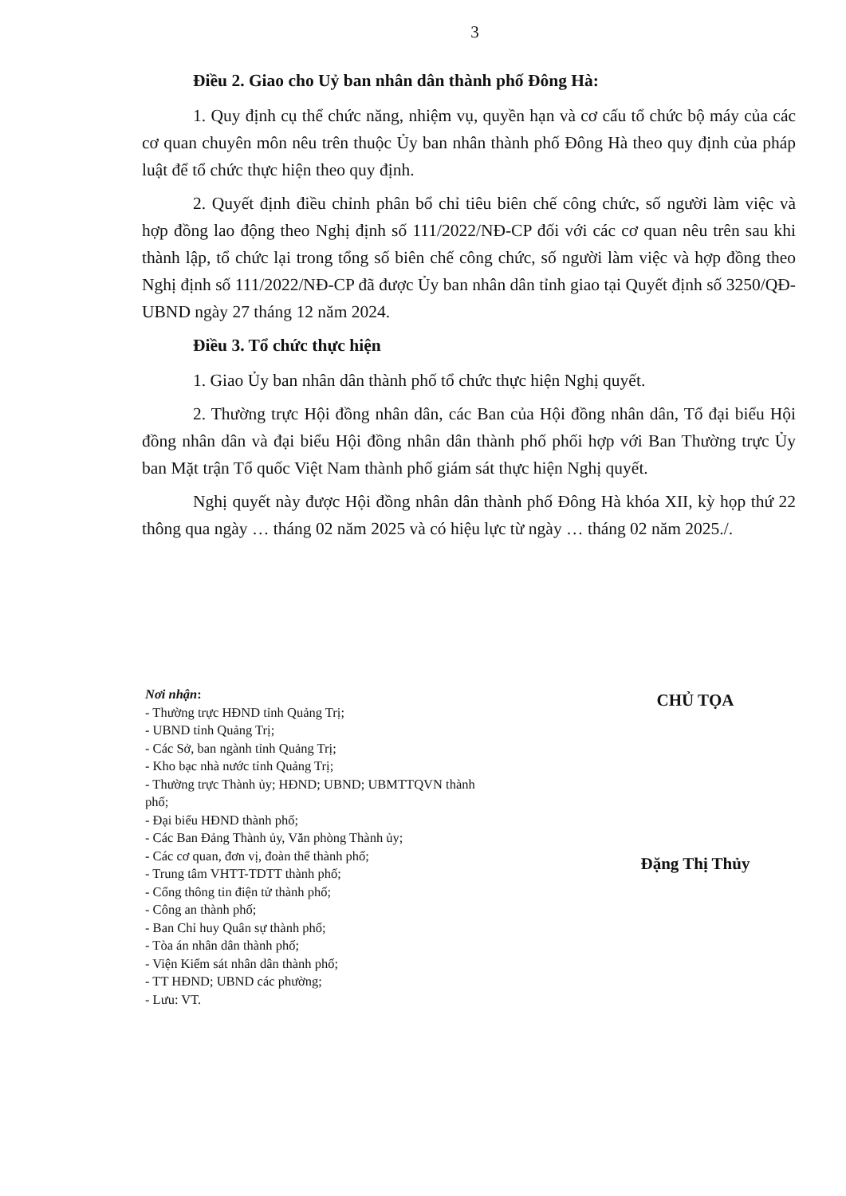3
Điều 2. Giao cho Uỷ ban nhân dân thành phố Đông Hà:
1. Quy định cụ thể chức năng, nhiệm vụ, quyền hạn và cơ cấu tổ chức bộ máy của các cơ quan chuyên môn nêu trên thuộc Ủy ban nhân thành phố Đông Hà theo quy định của pháp luật để tổ chức thực hiện theo quy định.
2. Quyết định điều chỉnh phân bổ chỉ tiêu biên chế công chức, số người làm việc và hợp đồng lao động theo Nghị định số 111/2022/NĐ-CP đối với các cơ quan nêu trên sau khi thành lập, tổ chức lại trong tổng số biên chế công chức, số người làm việc và hợp đồng theo Nghị định số 111/2022/NĐ-CP đã được Ủy ban nhân dân tỉnh giao tại Quyết định số 3250/QĐ-UBND ngày 27 tháng 12 năm 2024.
Điều 3. Tổ chức thực hiện
1. Giao Ủy ban nhân dân thành phố tổ chức thực hiện Nghị quyết.
2. Thường trực Hội đồng nhân dân, các Ban của Hội đồng nhân dân, Tổ đại biểu Hội đồng nhân dân và đại biểu Hội đồng nhân dân thành phố phối hợp với Ban Thường trực Ủy ban Mặt trận Tổ quốc Việt Nam thành phố giám sát thực hiện Nghị quyết.
Nghị quyết này được Hội đồng nhân dân thành phố Đông Hà khóa XII, kỳ họp thứ 22 thông qua ngày … tháng 02 năm 2025 và có hiệu lực từ ngày … tháng 02 năm 2025./.
Nơi nhận:
- Thường trực HĐND tỉnh Quảng Trị;
- UBND tỉnh Quảng Trị;
- Các Sở, ban ngành tỉnh Quảng Trị;
- Kho bạc nhà nước tỉnh Quảng Trị;
- Thường trực Thành ủy; HĐND; UBND; UBMTTQVN thành phố;
- Đại biểu HĐND thành phố;
- Các Ban Đảng Thành ủy, Văn phòng Thành ủy;
- Các cơ quan, đơn vị, đoàn thể thành phố;
- Trung tâm VHTT-TDTT thành phố;
- Cổng thông tin điện tử thành phố;
- Công an thành phố;
- Ban Chỉ huy Quân sự thành phố;
- Tòa án nhân dân thành phố;
- Viện Kiểm sát nhân dân thành phố;
- TT HĐND; UBND các phường;
- Lưu: VT.
CHỦ TỌA
Đặng Thị Thủy